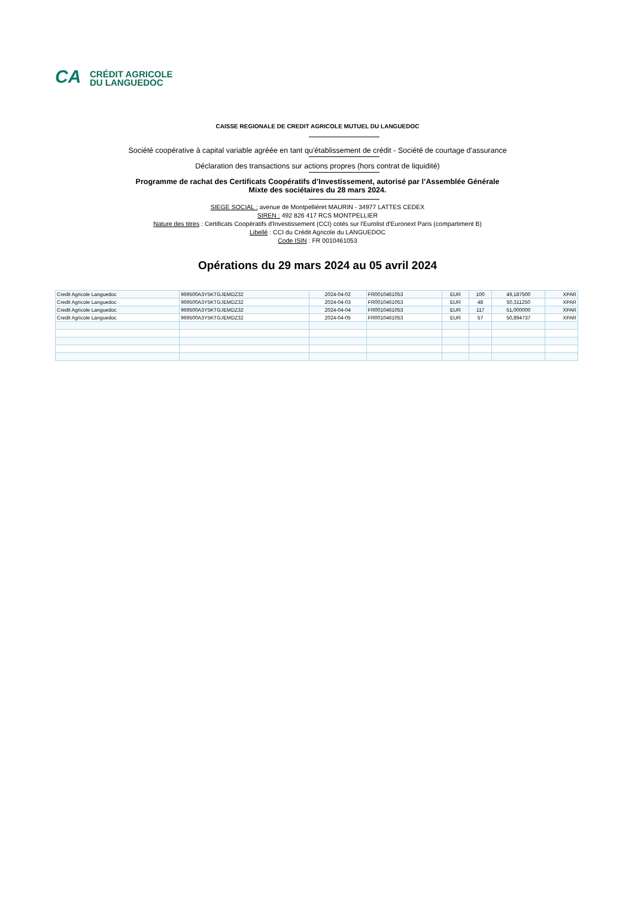CA
CRÉDIT AGRICOLE
DU LANGUEDOC
CAISSE REGIONALE DE CREDIT AGRICOLE MUTUEL DU LANGUEDOC
Société coopérative à capital variable agréée en tant qu'établissement de crédit - Société de courtage d'assurance
Déclaration des transactions sur actions propres (hors contrat de liquidité)
Programme de rachat des Certificats Coopératifs d’Investissement, autorisé par l’Assemblée Générale
Mixte des sociétaires du 28 mars 2024.
SIEGE SOCIAL : avenue de Montpelliéret MAURIN - 34977 LATTES CEDEX
SIREN : 492 826 417 RCS MONTPELLIER
Nature des titres : Certificats Coopératifs d'Investissement (CCI) cotés sur l'Eurolist d'Euronext Paris (compartiment B)
Libellé : CCI du Crédit Agricole du LANGUEDOC
Code ISIN : FR 0010461053
Opérations du 29 mars 2024 au 05 avril 2024
| Credit Agricole Languedoc | 969500A3Y5KTGJEMDZ32 | 2024-04-02 | FR0010461053 | EUR | 100 | 49,187500 | XPAR |
| Credit Agricole Languedoc | 969500A3Y5KTGJEMDZ32 | 2024-04-03 | FR0010461053 | EUR | 48 | 50,311250 | XPAR |
| Credit Agricole Languedoc | 969500A3Y5KTGJEMDZ32 | 2024-04-04 | FR0010461053 | EUR | 117 | 51,000000 | XPAR |
| Credit Agricole Languedoc | 969500A3Y5KTGJEMDZ32 | 2024-04-05 | FR0010461053 | EUR | 57 | 50,894737 | XPAR |